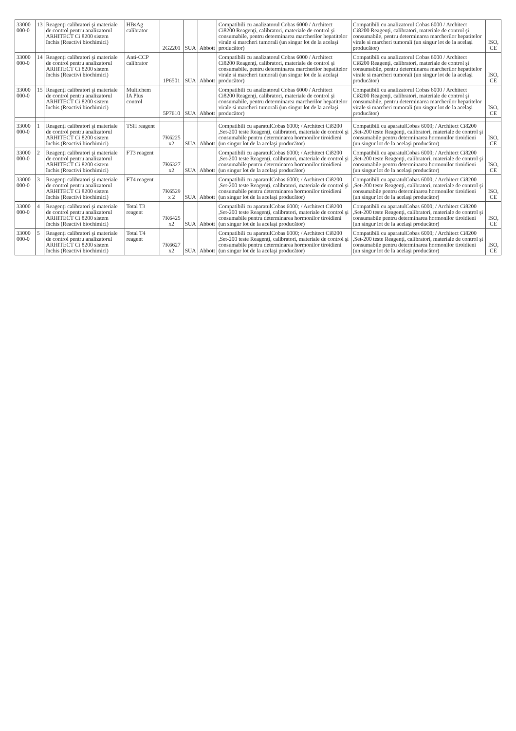| 33000 000-0 | 13 | Reagenţi calibratori şi materiale de control pentru analizatorul ARHITECT Ci 8200 sistem închis (Reactivi biochimici) | HBsAg calibrator | 2G2201 | SUA | Abbott | Compatibili cu analizatorul Cobas 6000 / Architect Ci8200 Reagenţi, calibratori, materiale de control şi consumabile, pentru determinarea marcherilor hepatitelor virale si marcheri tumorali (un singur lot de la acelaşi producător) | Compatibili cu analizatorul Cobas 6000 / Architect Ci8200 Reagenţi, calibratori, materiale de control şi consumabile, pentru determinarea marcherilor hepatitelor virale si marcheri tumorali (un singur lot de la acelaşi producător) | ISO, CE |
| 33000 000-0 | 14 | Reagenţi calibratori şi materiale de control pentru analizatorul ARHITECT Ci 8200 sistem închis (Reactivi biochimici) | Anti-CCP calibrator | 1P6501 | SUA | Abbott | Compatibili cu analizatorul Cobas 6000 / Architect Ci8200 Reagenţi, calibratori, materiale de control şi consumabile, pentru determinarea marcherilor hepatitelor virale si marcheri tumorali (un singur lot de la acelaşi producător) | Compatibili cu analizatorul Cobas 6000 / Architect Ci8200 Reagenţi, calibratori, materiale de control şi consumabile, pentru determinarea marcherilor hepatitelor virale si marcheri tumorali (un singur lot de la acelaşi producător) | ISO, CE |
| 33000 000-0 | 15 | Reagenţi calibratori şi materiale de control pentru analizatorul ARHITECT Ci 8200 sistem închis (Reactivi biochimici) | Multichem IA Plus control | 5P7610 | SUA | Abbott | Compatibili cu analizatorul Cobas 6000 / Architect Ci8200 Reagenţi, calibratori, materiale de control şi consumabile, pentru determinarea marcherilor hepatitelor virale si marcheri tumorali (un singur lot de la acelaşi producător) | Compatibili cu analizatorul Cobas 6000 / Architect Ci8200 Reagenţi, calibratori, materiale de control şi consumabile, pentru determinarea marcherilor hepatitelor virale si marcheri tumorali (un singur lot de la acelaşi producător) | ISO, CE |
| 33000 000-0 | 1 | Reagenţi calibratori şi materiale de control pentru analizatorul ARHITECT Ci 8200 sistem închis (Reactivi biochimici) | TSH reagent | 7K6225 x2 | SUA | Abbott | Compatibili cu aparatulCobas 6000; / Architect Ci8200 ,Set-200 teste Reagenţi, calibratori, materiale de control şi consumabile pentru determinarea hormonilor tiroidieni (un singur lot de la acelaşi producător) | Compatibili cu aparatulCobas 6000; / Architect Ci8200 ,Set-200 teste Reagenţi, calibratori, materiale de control şi consumabile pentru determinarea hormonilor tiroidieni (un singur lot de la acelaşi producător) | ISO, CE |
| 33000 000-0 | 2 | Reagenţi calibratori şi materiale de control pentru analizatorul ARHITECT Ci 8200 sistem închis (Reactivi biochimici) | FT3 reagent | 7K6327 x2 | SUA | Abbott | Compatibili cu aparatulCobas 6000; / Architect Ci8200 ,Set-200 teste Reagenţi, calibratori, materiale de control şi consumabile pentru determinarea hormonilor tiroidieni (un singur lot de la acelaşi producător) | Compatibili cu aparatulCobas 6000; / Architect Ci8200 ,Set-200 teste Reagenţi, calibratori, materiale de control şi consumabile pentru determinarea hormonilor tiroidieni (un singur lot de la acelaşi producător) | ISO, CE |
| 33000 000-0 | 3 | Reagenţi calibratori şi materiale de control pentru analizatorul ARHITECT Ci 8200 sistem închis (Reactivi biochimici) | FT4 reagent | 7K6529 x 2 | SUA | Abbott | Compatibili cu aparatulCobas 6000; / Architect Ci8200 ,Set-200 teste Reagenţi, calibratori, materiale de control şi consumabile pentru determinarea hormonilor tiroidieni (un singur lot de la acelaşi producător) | Compatibili cu aparatulCobas 6000; / Architect Ci8200 ,Set-200 teste Reagenţi, calibratori, materiale de control şi consumabile pentru determinarea hormonilor tiroidieni (un singur lot de la acelaşi producător) | ISO, CE |
| 33000 000-0 | 4 | Reagenţi calibratori şi materiale de control pentru analizatorul ARHITECT Ci 8200 sistem închis (Reactivi biochimici) | Total T3 reagent | 7K6425 x2 | SUA | Abbott | Compatibili cu aparatulCobas 6000; / Architect Ci8200 ,Set-200 teste Reagenţi, calibratori, materiale de control şi consumabile pentru determinarea hormonilor tiroidieni (un singur lot de la acelaşi producător) | Compatibili cu aparatulCobas 6000; / Architect Ci8200 ,Set-200 teste Reagenţi, calibratori, materiale de control şi consumabile pentru determinarea hormonilor tiroidieni (un singur lot de la acelaşi producător) | ISO, CE |
| 33000 000-0 | 5 | Reagenţi calibratori şi materiale de control pentru analizatorul ARHITECT Ci 8200 sistem închis (Reactivi biochimici) | Total T4 reagent | 7K6627 x2 | SUA | Abbott | Compatibili cu aparatulCobas 6000; / Architect Ci8200 ,Set-200 teste Reagenţi, calibratori, materiale de control şi consumabile pentru determinarea hormonilor tiroidieni (un singur lot de la acelaşi producător) | Compatibili cu aparatulCobas 6000; / Architect Ci8200 ,Set-200 teste Reagenţi, calibratori, materiale de control şi consumabile pentru determinarea hormonilor tiroidieni (un singur lot de la acelaşi producător) | ISO, CE |